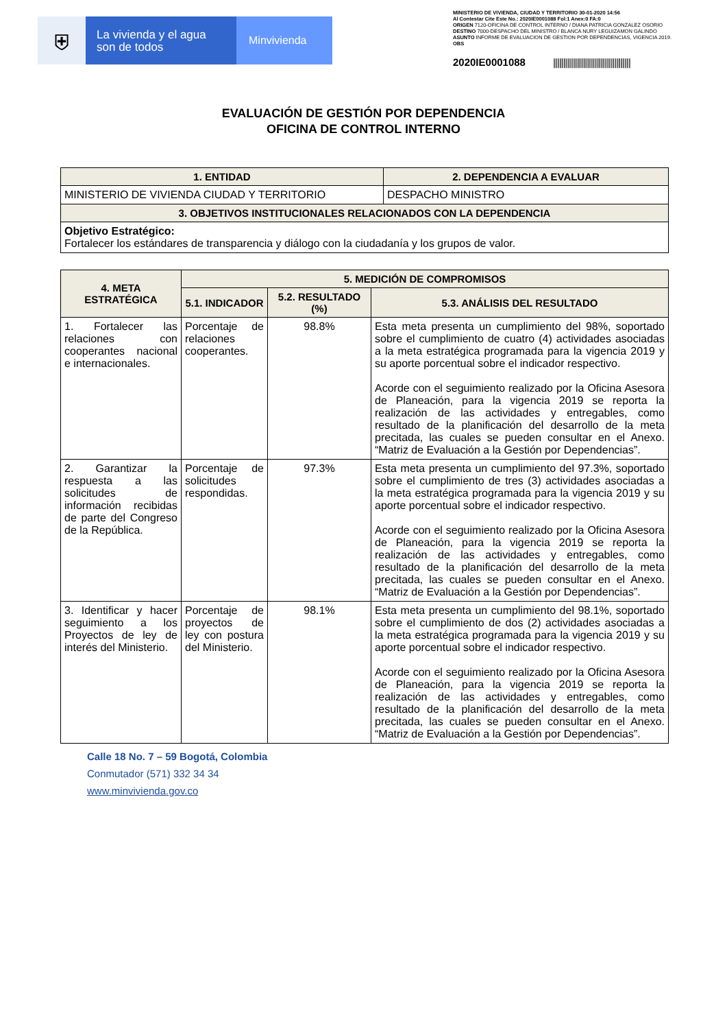⛨
La vivienda y el agua son de todos
Minvivienda
MINISTERIO DE VIVIENDA, CIUDAD Y TERRITORIO 30-01-2020 14:56
Al Contestar Cite Este No.: 2020IE0001088 Fol:1 Anex:0 FA:0
ORIGEN 7120-OFICINA DE CONTROL INTERNO / DIANA PATRICIA GONZALEZ OSORIO
DESTINO 7000-DESPACHO DEL MINISTRO / BLANCA NURY LEGUIZAMON GALINDO
ASUNTO INFORME DE EVALUACION DE GESTION POR DEPENDENCIAS, VIGENCIA 2019.
OBS
2020IE0001088 |||||||||||||||||||||||||||||||||||||||
EVALUACIÓN DE GESTIÓN POR DEPENDENCIA
OFICINA DE CONTROL INTERNO
| 1. ENTIDAD | 2. DEPENDENCIA A EVALUAR |
| --- | --- |
| MINISTERIO DE VIVIENDA CIUDAD Y TERRITORIO | DESPACHO MINISTRO |
| 3. OBJETIVOS INSTITUCIONALES RELACIONADOS CON LA DEPENDENCIA | |
| Objetivo Estratégico: Fortalecer los estándares de transparencia y diálogo con la ciudadanía y los grupos de valor. | |
| 4. META ESTRATÉGICA | 5. MEDICIÓN DE COMPROMISOS | | |
| --- | --- | --- | --- |
| | 5.1. INDICADOR | 5.2. RESULTADO (%) | 5.3. ANÁLISIS DEL RESULTADO |
| 1. Fortalecer las relaciones con cooperantes nacional e internacionales. | Porcentaje de relaciones cooperantes. | 98.8% | Esta meta presenta un cumplimiento del 98%, soportado sobre el cumplimiento de cuatro (4) actividades asociadas a la meta estratégica programada para la vigencia 2019 y su aporte porcentual sobre el indicador respectivo. Acorde con el seguimiento realizado por la Oficina Asesora de Planeación, para la vigencia 2019 se reporta la realización de las actividades y entregables, como resultado de la planificación del desarrollo de la meta precitada, las cuales se pueden consultar en el Anexo. “Matriz de Evaluación a la Gestión por Dependencias”. |
| 2. Garantizar la respuesta a las solicitudes de información recibidas de parte del Congreso de la República. | Porcentaje de solicitudes respondidas. | 97.3% | Esta meta presenta un cumplimiento del 97.3%, soportado sobre el cumplimiento de tres (3) actividades asociadas a la meta estratégica programada para la vigencia 2019 y su aporte porcentual sobre el indicador respectivo. Acorde con el seguimiento realizado por la Oficina Asesora de Planeación, para la vigencia 2019 se reporta la realización de las actividades y entregables, como resultado de la planificación del desarrollo de la meta precitada, las cuales se pueden consultar en el Anexo. “Matriz de Evaluación a la Gestión por Dependencias”. |
| 3. Identificar y hacer seguimiento a los Proyectos de ley de interés del Ministerio. | Porcentaje de proyectos de ley con postura del Ministerio. | 98.1% | Esta meta presenta un cumplimiento del 98.1%, soportado sobre el cumplimiento de dos (2) actividades asociadas a la meta estratégica programada para la vigencia 2019 y su aporte porcentual sobre el indicador respectivo. Acorde con el seguimiento realizado por la Oficina Asesora de Planeación, para la vigencia 2019 se reporta la realización de las actividades y entregables, como resultado de la planificación del desarrollo de la meta precitada, las cuales se pueden consultar en el Anexo. “Matriz de Evaluación a la Gestión por Dependencias”. |
Calle 18 No. 7 – 59 Bogotá, Colombia
Conmutador (571) 332 34 34
www.minvivienda.gov.co